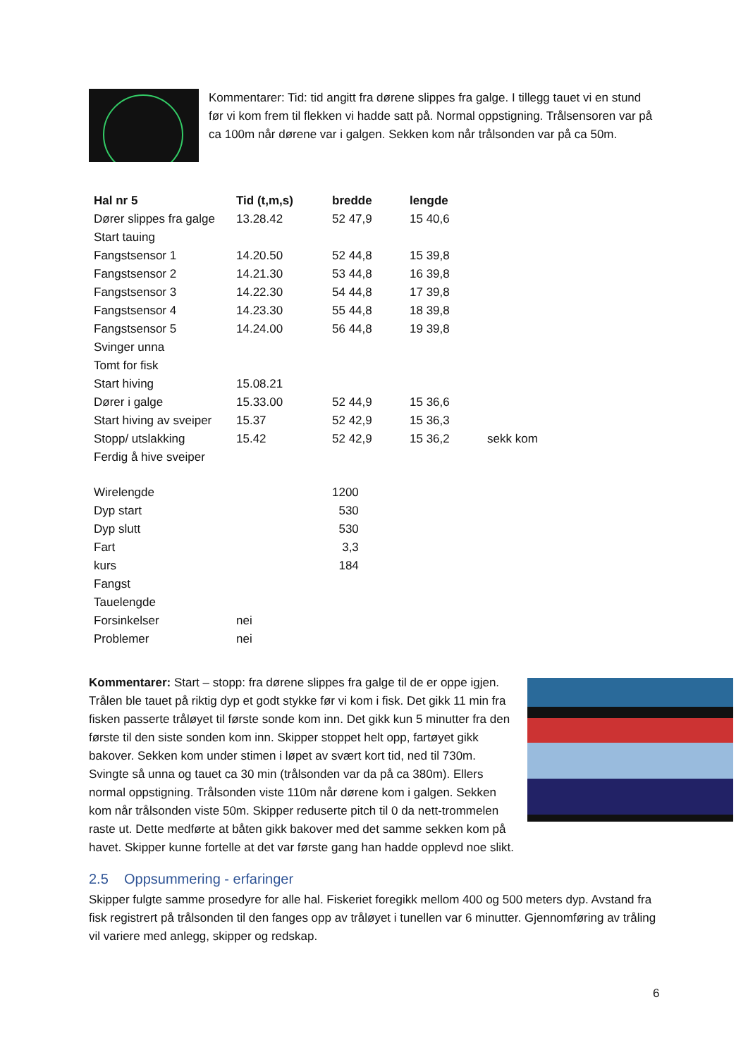Kommentarer: Tid: tid angitt fra dørene slippes fra galge. I tillegg tauet vi en stund før vi kom frem til flekken vi hadde satt på. Normal oppstigning. Trålsensoren var på ca 100m når dørene var i galgen. Sekken kom når trålsonden var på ca 50m.
| Hal nr 5 | Tid (t,m,s) | bredde | lengde | |
| --- | --- | --- | --- | --- |
| Dører slippes fra galge | 13.28.42 | 52 47,9 | 15 40,6 | |
| Start tauing | | | | |
| Fangstsensor 1 | 14.20.50 | 52 44,8 | 15 39,8 | |
| Fangstsensor 2 | 14.21.30 | 53 44,8 | 16 39,8 | |
| Fangstsensor 3 | 14.22.30 | 54 44,8 | 17 39,8 | |
| Fangstsensor 4 | 14.23.30 | 55 44,8 | 18 39,8 | |
| Fangstsensor 5 | 14.24.00 | 56 44,8 | 19 39,8 | |
| Svinger unna | | | | |
| Tomt for fisk | | | | |
| Start hiving | 15.08.21 | | | |
| Dører i galge | 15.33.00 | 52 44,9 | 15 36,6 | |
| Start hiving av sveiper | 15.37 | 52 42,9 | 15 36,3 | |
| Stopp/ utslakking | 15.42 | 52 42,9 | 15 36,2 | sekk kom |
| Ferdig å hive sveiper | | | | |
| Wirelengde | | 1200 |
| Dyp start | | 530 |
| Dyp slutt | | 530 |
| Fart | | 3,3 |
| kurs | | 184 |
| Fangst | | |
| Tauelengde | | |
| Forsinkelser | nei | |
| Problemer | nei | |
Kommentarer: Start – stopp: fra dørene slippes fra galge til de er oppe igjen. Trålen ble tauet på riktig dyp et godt stykke før vi kom i fisk. Det gikk 11 min fra fisken passerte tråløyet til første sonde kom inn. Det gikk kun 5 minutter fra den første til den siste sonden kom inn. Skipper stoppet helt opp, fartøyet gikk bakover. Sekken kom under stimen i løpet av svært kort tid, ned til 730m. Svingte så unna og tauet ca 30 min (trålsonden var da på ca 380m). Ellers normal oppstigning. Trålsonden viste 110m når dørene kom i galgen. Sekken kom når trålsonden viste 50m. Skipper reduserte pitch til 0 da nett-trommelen raste ut. Dette medførte at båten gikk bakover med det samme sekken kom på havet. Skipper kunne fortelle at det var første gang han hadde opplevd noe slikt.
2.5 Oppsummering - erfaringer
Skipper fulgte samme prosedyre for alle hal. Fiskeriet foregikk mellom 400 og 500 meters dyp. Avstand fra fisk registrert på trålsonden til den fanges opp av tråløyet i tunellen var 6 minutter. Gjennomføring av tråling vil variere med anlegg, skipper og redskap.
6